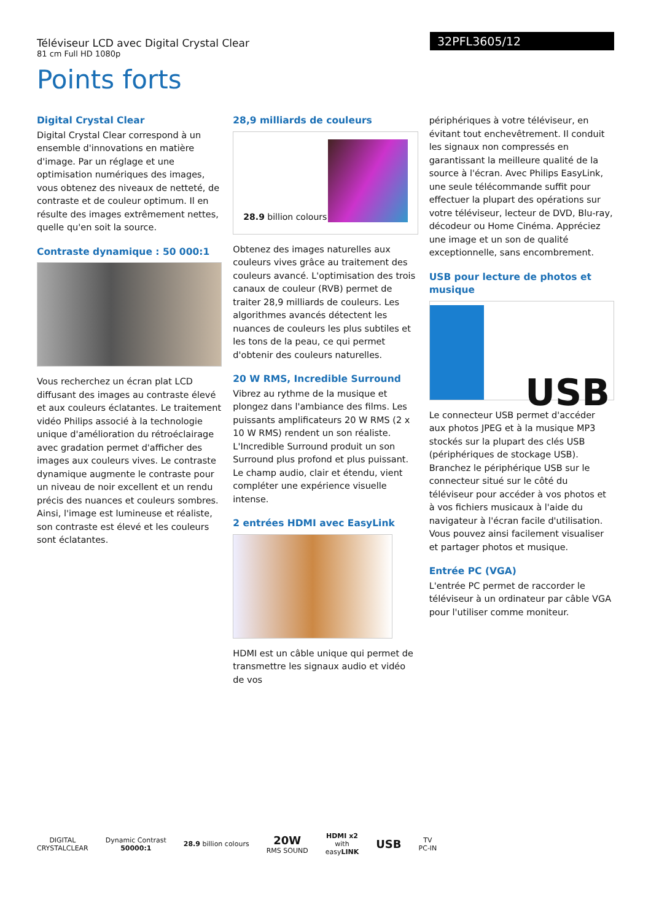Téléviseur LCD avec Digital Crystal Clear
81 cm Full HD 1080p
32PFL3605/12
Points forts
Digital Crystal Clear
Digital Crystal Clear correspond à un ensemble d'innovations en matière d'image. Par un réglage et une optimisation numériques des images, vous obtenez des niveaux de netteté, de contraste et de couleur optimum. Il en résulte des images extrêmement nettes, quelle qu'en soit la source.
Contraste dynamique : 50 000:1
Vous recherchez un écran plat LCD diffusant des images au contraste élevé et aux couleurs éclatantes. Le traitement vidéo Philips associé à la technologie unique d'amélioration du rétroéclairage avec gradation permet d'afficher des images aux couleurs vives. Le contraste dynamique augmente le contraste pour un niveau de noir excellent et un rendu précis des nuances et couleurs sombres. Ainsi, l'image est lumineuse et réaliste, son contraste est élevé et les couleurs sont éclatantes.
28,9 milliards de couleurs
28.9 billion colours
Obtenez des images naturelles aux couleurs vives grâce au traitement des couleurs avancé. L'optimisation des trois canaux de couleur (RVB) permet de traiter 28,9 milliards de couleurs. Les algorithmes avancés détectent les nuances de couleurs les plus subtiles et les tons de la peau, ce qui permet d'obtenir des couleurs naturelles.
20 W RMS, Incredible Surround
Vibrez au rythme de la musique et plongez dans l'ambiance des films. Les puissants amplificateurs 20 W RMS (2 x 10 W RMS) rendent un son réaliste. L'Incredible Surround produit un son Surround plus profond et plus puissant. Le champ audio, clair et étendu, vient compléter une expérience visuelle intense.
2 entrées HDMI avec EasyLink
HDMI est un câble unique qui permet de transmettre les signaux audio et vidéo de vos
périphériques à votre téléviseur, en évitant tout enchevêtrement. Il conduit les signaux non compressés en garantissant la meilleure qualité de la source à l'écran. Avec Philips EasyLink, une seule télécommande suffit pour effectuer la plupart des opérations sur votre téléviseur, lecteur de DVD, Blu-ray, décodeur ou Home Cinéma. Appréciez une image et un son de qualité exceptionnelle, sans encombrement.
USB pour lecture de photos et musique
USB
Le connecteur USB permet d'accéder aux photos JPEG et à la musique MP3 stockés sur la plupart des clés USB (périphériques de stockage USB). Branchez le périphérique USB sur le connecteur situé sur le côté du téléviseur pour accéder à vos photos et à vos fichiers musicaux à l'aide du navigateur à l'écran facile d'utilisation. Vous pouvez ainsi facilement visualiser et partager photos et musique.
Entrée PC (VGA)
L'entrée PC permet de raccorder le téléviseur à un ordinateur par câble VGA pour l'utiliser comme moniteur.
DIGITAL
CRYSTALCLEAR
Dynamic Contrast
50000:1
28.9 billion colours
20W
RMS SOUND
HDMI x2
with
easyLINK
USB
TV
PC-IN